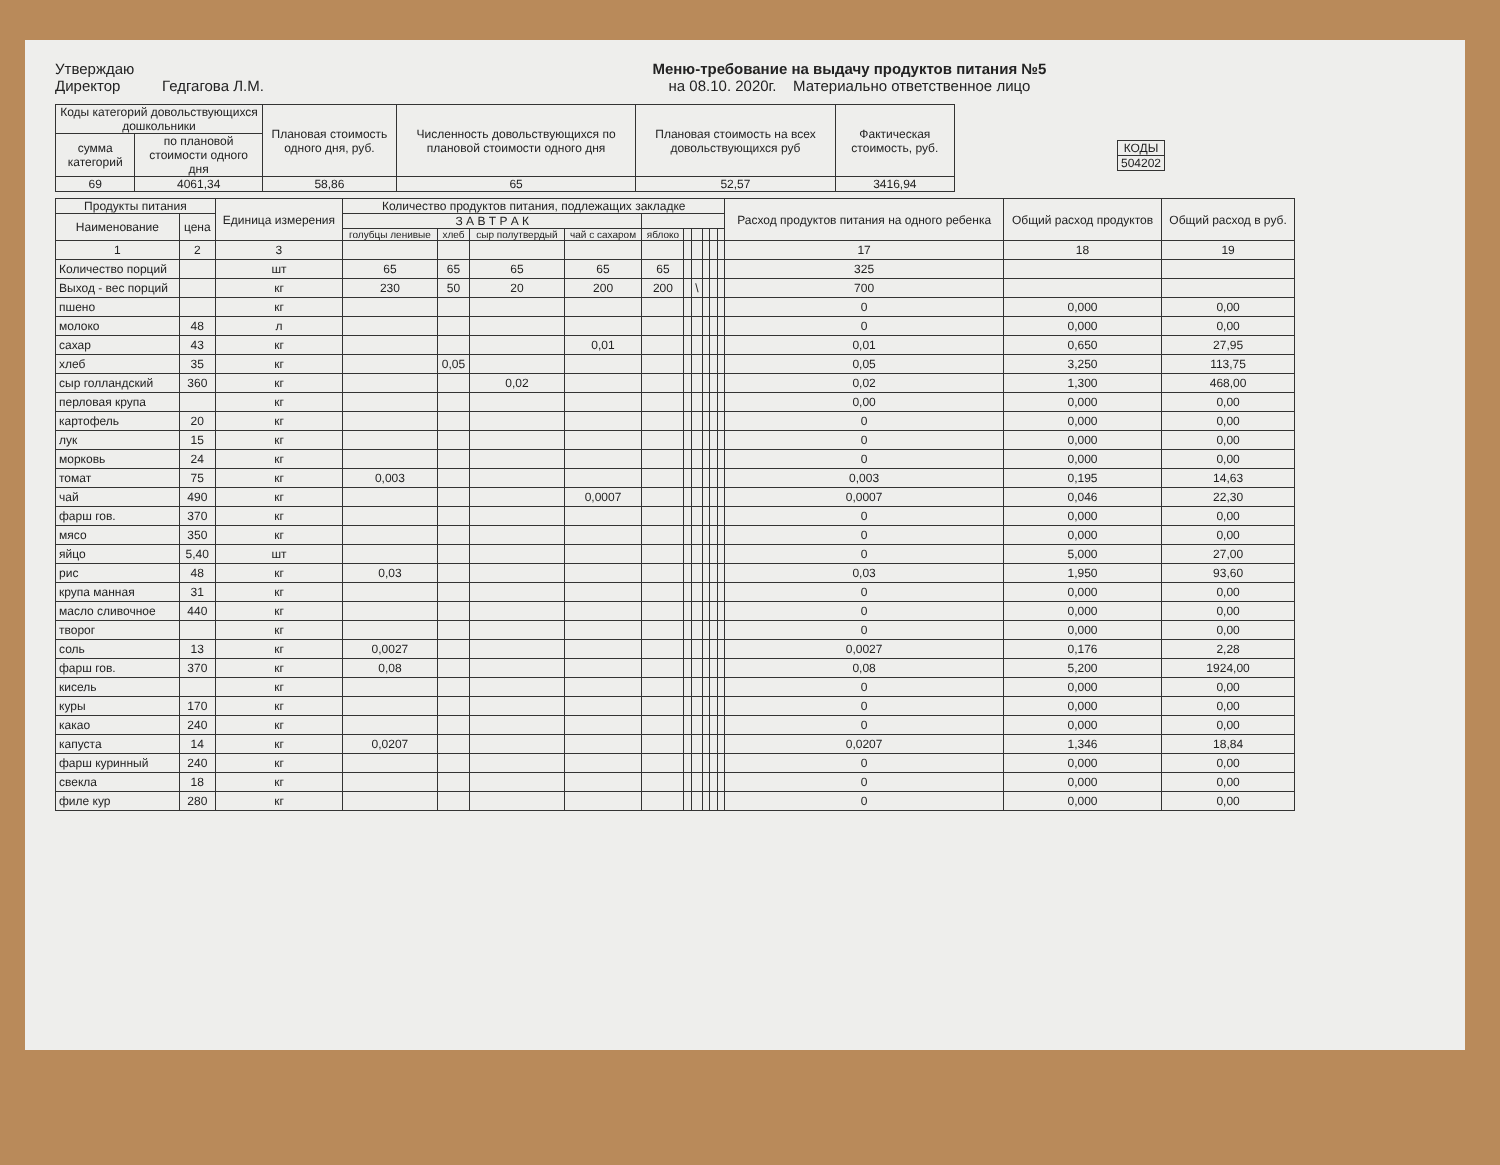Утверждаю
Директор Гедгагова Л.М.
Меню-требование на выдачу продуктов питания №5
на 08.10. 2020г. Материально ответственное лицо
| КОДЫ |
| 504202 |
| Коды категорий довольствующихся дошкольники | | Плановая стоимость одного дня, руб. | Численность довольствующихся по плановой стоимости одного дня | Плановая стоимость на всех довольствующихся руб | Фактическая стоимость, руб. |
| --- | --- | --- | --- | --- | --- |
| сумма категорий | по плановой стоимости одного дня | | | | |
| 69 | 4061,34 | 58,86 | 65 | 52,57 | 3416,94 |
| Продукты питания | | Единица измерения | Количество продуктов питания, подлежащих закладке | | | | | | | | | | Расход продуктов питания на одного ребенка | Общий расход продуктов | Общий расход в руб. |
| --- | --- | --- | --- | --- | --- | --- | --- | --- | --- | --- | --- | --- | --- | --- | --- |
| Наименование | цена | | З А В Т Р А К | | | | | | | | | | | | |
| | | | голубцы ленивые | хлеб | сыр полутвердый | чай с сахаром | яблоко | | | | | | | | |
| 1 | 2 | 3 | | | | | | | | | | | 17 | 18 | 19 |
| Количество порций | | шт | 65 | 65 | 65 | 65 | 65 | | | | | | 325 | | |
| Выход - вес порций | | кг | 230 | 50 | 20 | 200 | 200 | | \ | | | | 700 | | |
| пшено | | кг | | | | | | | | | | | 0 | 0,000 | 0,00 |
| молоко | 48 | л | | | | | | | | | | | 0 | 0,000 | 0,00 |
| сахар | 43 | кг | | | | 0,01 | | | | | | | 0,01 | 0,650 | 27,95 |
| хлеб | 35 | кг | | 0,05 | | | | | | | | | 0,05 | 3,250 | 113,75 |
| сыр голландский | 360 | кг | | | 0,02 | | | | | | | | 0,02 | 1,300 | 468,00 |
| перловая крупа | | кг | | | | | | | | | | | 0,00 | 0,000 | 0,00 |
| картофель | 20 | кг | | | | | | | | | | | 0 | 0,000 | 0,00 |
| лук | 15 | кг | | | | | | | | | | | 0 | 0,000 | 0,00 |
| морковь | 24 | кг | | | | | | | | | | | 0 | 0,000 | 0,00 |
| томат | 75 | кг | 0,003 | | | | | | | | | | 0,003 | 0,195 | 14,63 |
| чай | 490 | кг | | | | 0,0007 | | | | | | | 0,0007 | 0,046 | 22,30 |
| фарш гов. | 370 | кг | | | | | | | | | | | 0 | 0,000 | 0,00 |
| мясо | 350 | кг | | | | | | | | | | | 0 | 0,000 | 0,00 |
| яйцо | 5,40 | шт | | | | | | | | | | | 0 | 5,000 | 27,00 |
| рис | 48 | кг | 0,03 | | | | | | | | | | 0,03 | 1,950 | 93,60 |
| крупа манная | 31 | кг | | | | | | | | | | | 0 | 0,000 | 0,00 |
| масло сливочное | 440 | кг | | | | | | | | | | | 0 | 0,000 | 0,00 |
| творог | | кг | | | | | | | | | | | 0 | 0,000 | 0,00 |
| соль | 13 | кг | 0,0027 | | | | | | | | | | 0,0027 | 0,176 | 2,28 |
| фарш гов. | 370 | кг | 0,08 | | | | | | | | | | 0,08 | 5,200 | 1924,00 |
| кисель | | кг | | | | | | | | | | | 0 | 0,000 | 0,00 |
| куры | 170 | кг | | | | | | | | | | | 0 | 0,000 | 0,00 |
| какао | 240 | кг | | | | | | | | | | | 0 | 0,000 | 0,00 |
| капуста | 14 | кг | 0,0207 | | | | | | | | | | 0,0207 | 1,346 | 18,84 |
| фарш куринный | 240 | кг | | | | | | | | | | | 0 | 0,000 | 0,00 |
| свекла | 18 | кг | | | | | | | | | | | 0 | 0,000 | 0,00 |
| филе кур | 280 | кг | | | | | | | | | | | 0 | 0,000 | 0,00 |